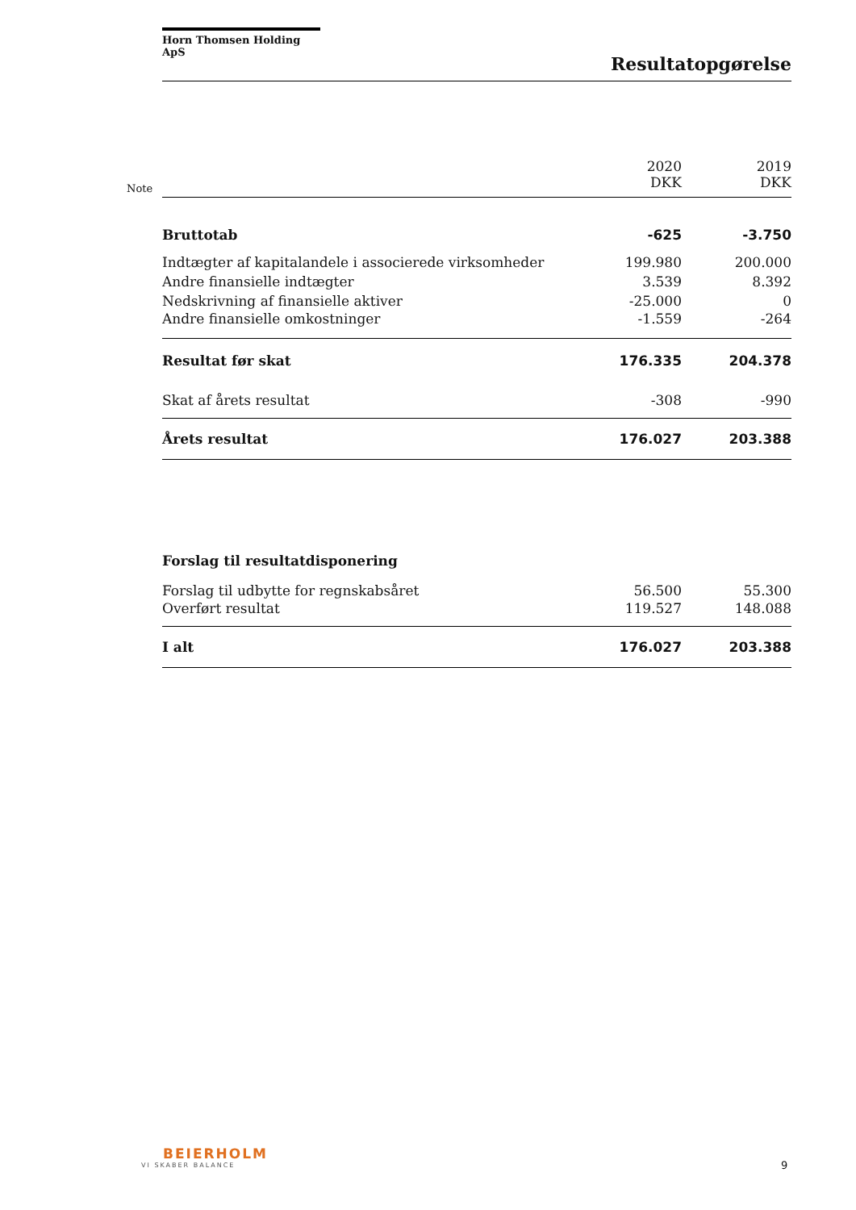Horn Thomsen Holding ApS
Resultatopgørelse
Note
| | 2020 DKK | 2019 DKK |
| Bruttotab | -625 | -3.750 |
| Indtægter af kapitalandele i associerede virksomheder | 199.980 | 200.000 |
| Andre finansielle indtægter | 3.539 | 8.392 |
| Nedskrivning af finansielle aktiver | -25.000 | 0 |
| Andre finansielle omkostninger | -1.559 | -264 |
| Resultat før skat | 176.335 | 204.378 |
| Skat af årets resultat | -308 | -990 |
| Årets resultat | 176.027 | 203.388 |
| Forslag til resultatdisponering | | |
| Forslag til udbytte for regnskabsåret | 56.500 | 55.300 |
| Overført resultat | 119.527 | 148.088 |
| I alt | 176.027 | 203.388 |
BEIERHOLM
VI SKABER BALANCE
9